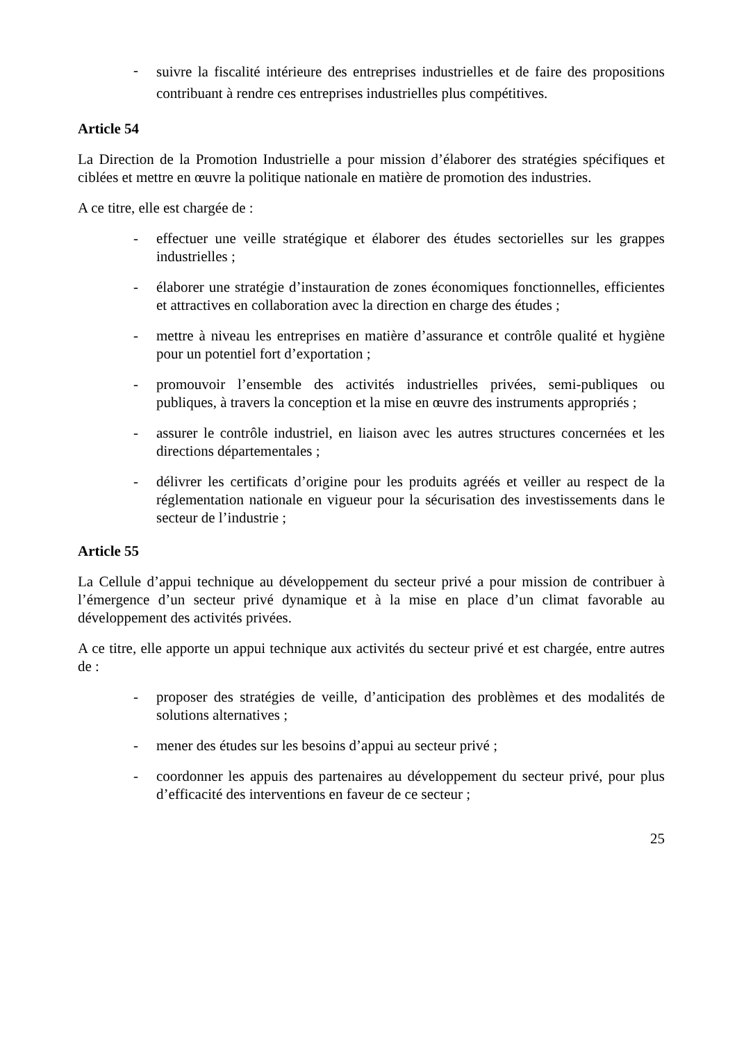- suivre la fiscalité intérieure des entreprises industrielles et de faire des propositions contribuant à rendre ces entreprises industrielles plus compétitives.
Article 54
La Direction de la Promotion Industrielle a pour mission d’élaborer des stratégies spécifiques et ciblées et mettre en œuvre la politique nationale en matière de promotion des industries.
A ce titre, elle est chargée de :
- effectuer une veille stratégique et élaborer des études sectorielles sur les grappes industrielles ;
- élaborer une stratégie d’instauration de zones économiques fonctionnelles, efficientes et attractives en collaboration avec la direction en charge des études ;
- mettre à niveau les entreprises en matière d’assurance et contrôle qualité et hygiène pour un potentiel fort d’exportation ;
- promouvoir l’ensemble des activités industrielles privées, semi-publiques ou publiques, à travers la conception et la mise en œuvre des instruments appropriés ;
- assurer le contrôle industriel, en liaison avec les autres structures concernées et les directions départementales ;
- délivrer les certificats d’origine pour les produits agréés et veiller au respect de la réglementation nationale en vigueur pour la sécurisation des investissements dans le secteur de l’industrie ;
Article 55
La Cellule d’appui technique au développement du secteur privé a pour mission de contribuer à l’émergence d’un secteur privé dynamique et à la mise en place d’un climat favorable au développement des activités privées.
A ce titre, elle apporte un appui technique aux activités du secteur privé et est chargée, entre autres de :
- proposer des stratégies de veille, d’anticipation des problèmes et des modalités de solutions alternatives ;
- mener des études sur les besoins d’appui au secteur privé ;
- coordonner les appuis des partenaires au développement du secteur privé, pour plus d’efficacité des interventions en faveur de ce secteur ;
25